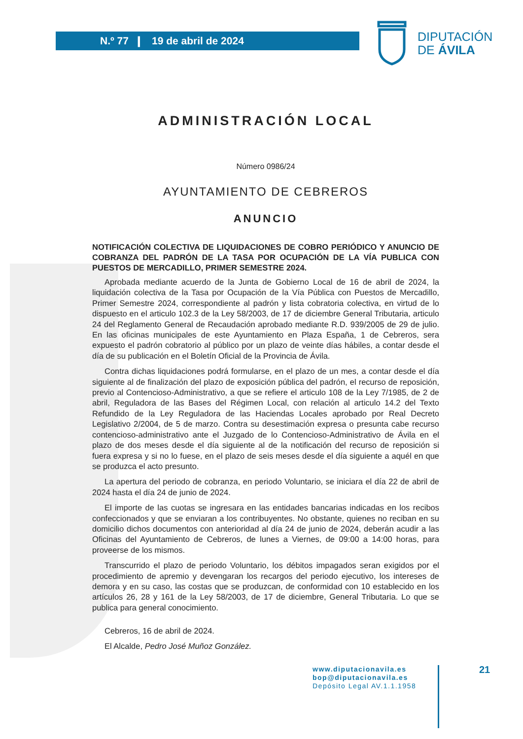N.º 77 ❙ 19 de abril de 2024
DIPUTACIÓN
DE ÁVILA
ADMINISTRACIÓN LOCAL
Número 0986/24
AYUNTAMIENTO DE CEBREROS
ANUNCIO
NOTIFICACIÓN COLECTIVA DE LIQUIDACIONES DE COBRO PERIÓDICO Y ANUNCIO DE COBRANZA DEL PADRÓN DE LA TASA POR OCUPACIÓN DE LA VÍA PUBLICA CON PUESTOS DE MERCADILLO, PRIMER SEMESTRE 2024.
Aprobada mediante acuerdo de la Junta de Gobierno Local de 16 de abril de 2024, la liquidación colectiva de la Tasa por Ocupación de la Vía Pública con Puestos de Mercadillo, Primer Semestre 2024, correspondiente al padrón y lista cobratoria colectiva, en virtud de lo dispuesto en el articulo 102.3 de la Ley 58/2003, de 17 de diciembre General Tributaria, articulo 24 del Reglamento General de Recaudación aprobado mediante R.D. 939/2005 de 29 de julio. En las oficinas municipales de este Ayuntamiento en Plaza España, 1 de Cebreros, sera expuesto el padrón cobratorio al público por un plazo de veinte días hábiles, a contar desde el día de su publicación en el Boletín Oficial de la Provincia de Ávila.
Contra dichas liquidaciones podrá formularse, en el plazo de un mes, a contar desde el día siguiente al de finalización del plazo de exposición pública del padrón, el recurso de reposición, previo al Contencioso-Administrativo, a que se refiere el articulo 108 de la Ley 7/1985, de 2 de abril, Reguladora de las Bases del Régimen Local, con relación al articulo 14.2 del Texto Refundido de la Ley Reguladora de las Haciendas Locales aprobado por Real Decreto Legislativo 2/2004, de 5 de marzo. Contra su desestimación expresa o presunta cabe recurso contencioso-administrativo ante el Juzgado de lo Contencioso-Administrativo de Ávila en el plazo de dos meses desde el día siguiente al de la notificación del recurso de reposición si fuera expresa y si no lo fuese, en el plazo de seis meses desde el día siguiente a aquél en que se produzca el acto presunto.
La apertura del periodo de cobranza, en periodo Voluntario, se iniciara el día 22 de abril de 2024 hasta el día 24 de junio de 2024.
El importe de las cuotas se ingresara en las entidades bancarias indicadas en los recibos confeccionados y que se enviaran a los contribuyentes. No obstante, quienes no reciban en su domicilio dichos documentos con anterioridad al día 24 de junio de 2024, deberán acudir a las Oficinas del Ayuntamiento de Cebreros, de lunes a Viernes, de 09:00 a 14:00 horas, para proveerse de los mismos.
Transcurrido el plazo de periodo Voluntario, los débitos impagados seran exigidos por el procedimiento de apremio y devengaran los recargos del periodo ejecutivo, los intereses de demora y en su caso, las costas que se produzcan, de conformidad con 10 establecido en los artículos 26, 28 y 161 de la Ley 58/2003, de 17 de diciembre, General Tributaria. Lo que se publica para general conocimiento.
Cebreros, 16 de abril de 2024.
El Alcalde, Pedro José Muñoz González.
www.diputacionavila.es
bop@diputacionavila.es
Depósito Legal AV.1.1.1958
21